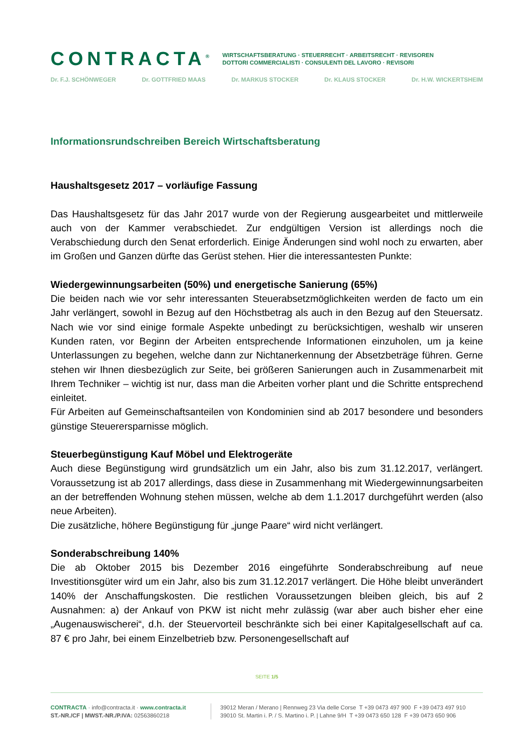CONTRACTA<sup>®</sup> WIRTSCHAFTSBERATUNG · STEUERRECHT · ARBEITSRECHT · REVISOREN
DOTTORI COMMERCIALISTI · CONSULENTI DEL LAVORO · REVISORI
Dr. F.J. SCHÖNWEGER Dr. GOTTFRIED MAAS Dr. MARKUS STOCKER Dr. KLAUS STOCKER Dr. H.W. WICKERTSHEIM
Informationsrundschreiben Bereich Wirtschaftsberatung
Haushaltsgesetz 2017 – vorläufige Fassung
Das Haushaltsgesetz für das Jahr 2017 wurde von der Regierung ausgearbeitet und mittlerweile auch von der Kammer verabschiedet. Zur endgültigen Version ist allerdings noch die Verabschiedung durch den Senat erforderlich. Einige Änderungen sind wohl noch zu erwarten, aber im Großen und Ganzen dürfte das Gerüst stehen. Hier die interessantesten Punkte:
Wiedergewinnungsarbeiten (50%) und energetische Sanierung (65%)
Die beiden nach wie vor sehr interessanten Steuerabsetzmöglichkeiten werden de facto um ein Jahr verlängert, sowohl in Bezug auf den Höchstbetrag als auch in den Bezug auf den Steuersatz. Nach wie vor sind einige formale Aspekte unbedingt zu berücksichtigen, weshalb wir unseren Kunden raten, vor Beginn der Arbeiten entsprechende Informationen einzuholen, um ja keine Unterlassungen zu begehen, welche dann zur Nichtanerkennung der Absetzbeträge führen. Gerne stehen wir Ihnen diesbezüglich zur Seite, bei größeren Sanierungen auch in Zusammenarbeit mit Ihrem Techniker – wichtig ist nur, dass man die Arbeiten vorher plant und die Schritte entsprechend einleitet.
Für Arbeiten auf Gemeinschaftsanteilen von Kondominien sind ab 2017 besondere und besonders günstige Steuerersparnisse möglich.
Steuerbegünstigung Kauf Möbel und Elektrogeräte
Auch diese Begünstigung wird grundsätzlich um ein Jahr, also bis zum 31.12.2017, verlängert. Voraussetzung ist ab 2017 allerdings, dass diese in Zusammenhang mit Wiedergewinnungsarbeiten an der betreffenden Wohnung stehen müssen, welche ab dem 1.1.2017 durchgeführt werden (also neue Arbeiten).
Die zusätzliche, höhere Begünstigung für „junge Paare“ wird nicht verlängert.
Sonderabschreibung 140%
Die ab Oktober 2015 bis Dezember 2016 eingeführte Sonderabschreibung auf neue Investitionsgüter wird um ein Jahr, also bis zum 31.12.2017 verlängert. Die Höhe bleibt unverändert 140% der Anschaffungskosten. Die restlichen Voraussetzungen bleiben gleich, bis auf 2 Ausnahmen: a) der Ankauf von PKW ist nicht mehr zulässig (war aber auch bisher eher eine „Augenauswischerei“, d.h. der Steuervorteil beschränkte sich bei einer Kapitalgesellschaft auf ca. 87 € pro Jahr, bei einem Einzelbetrieb bzw. Personengesellschaft auf
SEITE 1/5
CONTRACTA · info@contracta.it · www.contracta.it
ST.-NR./CF | MWST.-NR./P.IVA: 02563860218
39012 Meran / Merano | Rennweg 23 Via delle Corse T +39 0473 497 900 F +39 0473 497 910
39010 St. Martin i. P. / S. Martino i. P. | Lahne 9/H T +39 0473 650 128 F +39 0473 650 906